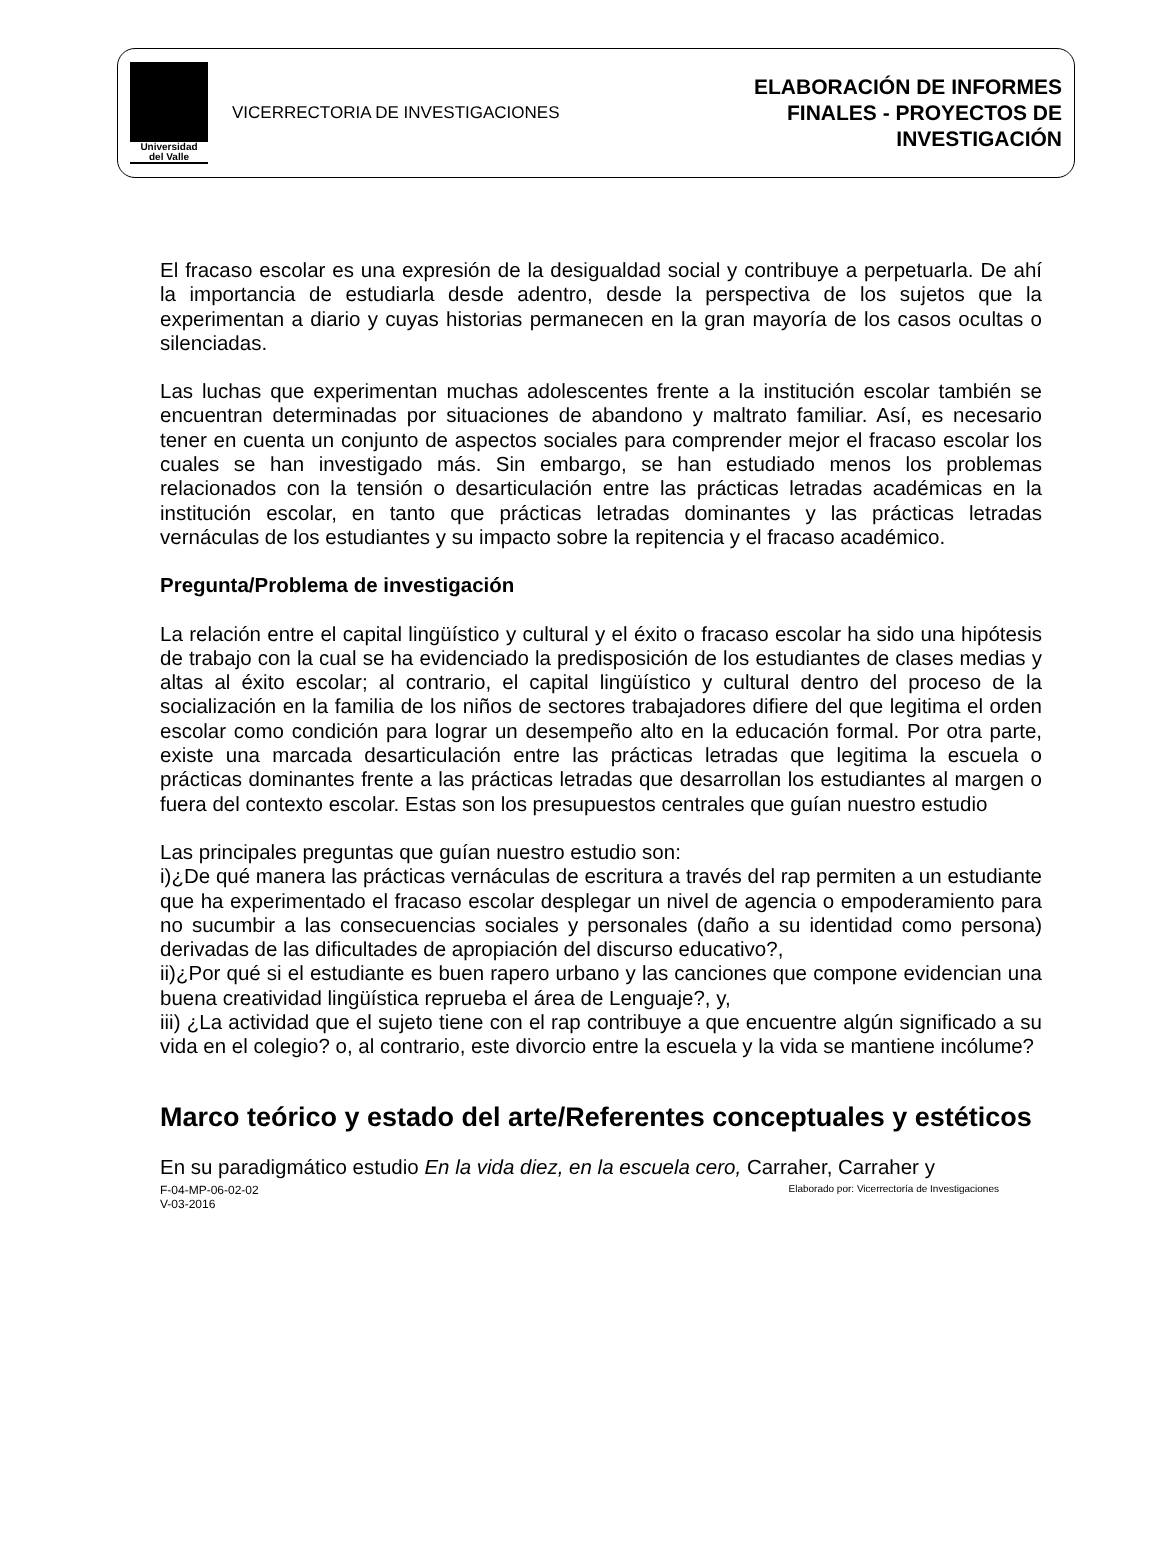Universidad
del Valle
VICERRECTORIA DE INVESTIGACIONES
ELABORACIÓN DE INFORMES
FINALES - PROYECTOS DE
INVESTIGACIÓN
El fracaso escolar es una expresión de la desigualdad social y contribuye a perpetuarla. De ahí la importancia de estudiarla desde adentro, desde la perspectiva de los sujetos que la experimentan a diario y cuyas historias permanecen en la gran mayoría de los casos ocultas o silenciadas.
Las luchas que experimentan muchas adolescentes frente a la institución escolar también se encuentran determinadas por situaciones de abandono y maltrato familiar. Así, es necesario tener en cuenta un conjunto de aspectos sociales para comprender mejor el fracaso escolar los cuales se han investigado más. Sin embargo, se han estudiado menos los problemas relacionados con la tensión o desarticulación entre las prácticas letradas académicas en la institución escolar, en tanto que prácticas letradas dominantes y las prácticas letradas vernáculas de los estudiantes y su impacto sobre la repitencia y el fracaso académico.
Pregunta/Problema de investigación
La relación entre el capital lingüístico y cultural y el éxito o fracaso escolar ha sido una hipótesis de trabajo con la cual se ha evidenciado la predisposición de los estudiantes de clases medias y altas al éxito escolar; al contrario, el capital lingüístico y cultural dentro del proceso de la socialización en la familia de los niños de sectores trabajadores difiere del que legitima el orden escolar como condición para lograr un desempeño alto en la educación formal. Por otra parte, existe una marcada desarticulación entre las prácticas letradas que legitima la escuela o prácticas dominantes frente a las prácticas letradas que desarrollan los estudiantes al margen o fuera del contexto escolar. Estas son los presupuestos centrales que guían nuestro estudio
Las principales preguntas que guían nuestro estudio son:
i)¿De qué manera las prácticas vernáculas de escritura a través del rap permiten a un estudiante que ha experimentado el fracaso escolar desplegar un nivel de agencia o empoderamiento para no sucumbir a las consecuencias sociales y personales (daño a su identidad como persona) derivadas de las dificultades de apropiación del discurso educativo?,
ii)¿Por qué si el estudiante es buen rapero urbano y las canciones que compone evidencian una buena creatividad lingüística reprueba el área de Lenguaje?, y,
iii) ¿La actividad que el sujeto tiene con el rap contribuye a que encuentre algún significado a su vida en el colegio? o, al contrario, este divorcio entre la escuela y la vida se mantiene incólume?
Marco teórico y estado del arte/Referentes conceptuales y estéticos
En su paradigmático estudio En la vida diez, en la escuela cero, Carraher, Carraher y
F-04-MP-06-02-02
V-03-2016
Elaborado por: Vicerrectoría de Investigaciones